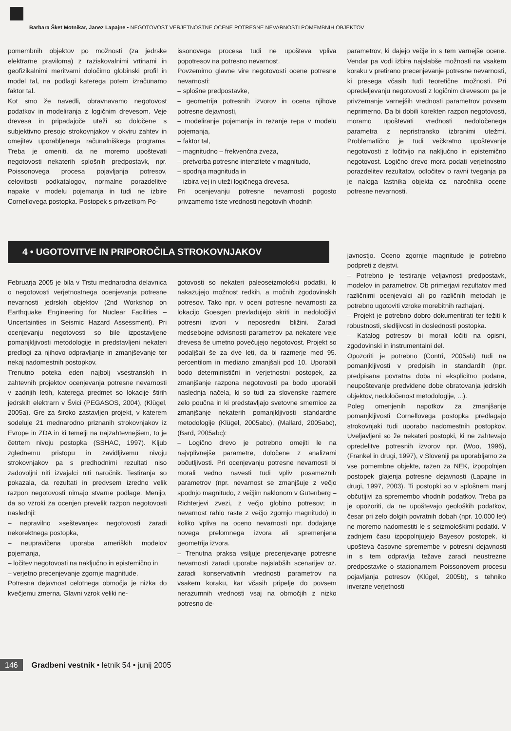Barbara Šket Motnikar, Janez Lapajne • NEGOTOVOST VERJETNOSTNE OCENE POTRESNE NEVARNOSTI POMEMBNIH OBJEKTOV
pomembnih objektov po možnosti (za jedrske elektrarne praviloma) z raziskovalnimi vrtinami in geofizikalnimi meritvami določimo globinski profil in model tal, na podlagi katerega potem izračunamo faktor tal.
Kot smo že navedli, obravnavamo negotovost podatkov in modeliranja z logičnim drevesom. Veje drevesa in pripadajoče uteži so določene s subjektivno presojo strokovnjakov v okviru zahtev in omejitev uporabljenega računalniškega programa. Treba je omeniti, da ne moremo upoštevati negotovosti nekaterih splošnih predpostavk, npr. Poissonovega procesa pojavljanja potresov, celovitosti podkatalogov, normalne porazdelitve napake v modelu pojemanja in tudi ne izbire Cornellovega postopka. Postopek s privzetkom Po-
issonovega procesa tudi ne upošteva vpliva popotresov na potresno nevarnost.
Povzemimo glavne vire negotovosti ocene potresne nevarnosti:
– splošne predpostavke,
– geometrija potresnih izvorov in ocena njihove potresne dejavnosti,
– modeliranje pojemanja in rezanje repa v modelu pojemanja,
– faktor tal,
– magnitudno – frekvenčna zveza,
– pretvorba potresne intenzitete v magnitudo,
– spodnja magnituda in
– izbira vej in uteži logičnega drevesa.
Pri ocenjevanju potresne nevarnosti pogosto privzamemo tiste vrednosti negotovih vhodnih
parametrov, ki dajejo večje in s tem varnejše ocene. Vendar pa vodi izbira najslabše možnosti na vsakem koraku v pretirano precenjevanje potresne nevarnosti, ki presega včasih tudi teoretične možnosti. Pri opredeljevanju negotovosti z logičnim drevesom pa je privzemanje varnejših vrednosti parametrov povsem neprimerno. Da bi dobili korekten razpon negotovosti, moramo upoštevati vrednosti nedoločenega parametra z nepristransko izbranimi utežmi. Problematično je tudi večkratno upoštevanje negotovosti z ločitvijo na naključno in epistemično negotovost. Logično drevo mora podati verjetnostno porazdelitev rezultatov, odločitev o ravni tveganja pa je naloga lastnika objekta oz. naročnika ocene potresne nevarnosti.
4 • UGOTOVITVE IN PRIPOROČILA STROKOVNJAKOV
Februarja 2005 je bila v Trstu mednarodna delavnica o negotovosti verjetnostnega ocenjevanja potresne nevarnosti jedrskih objektov (2nd Workshop on Earthquake Engineering for Nuclear Facilities – Uncertainties in Seismic Hazard Assessment). Pri ocenjevanju negotovosti so bile izpostavljene pomanjkljivosti metodologije in predstavljeni nekateri predlogi za njihovo odpravljanje in zmanjševanje ter nekaj nadomestnih postopkov.
Trenutno poteka eden najbolj vsestranskih in zahtevnih projektov ocenjevanja potresne nevarnosti v zadnjih letih, katerega predmet so lokacije štirih jedrskih elektrarn v Švici (PEGASOS, 2004), (Klügel, 2005a). Gre za široko zastavljen projekt, v katerem sodeluje 21 mednarodno priznanih strokovnjakov iz Evrope in ZDA in ki temelji na najzahtevnejšem, to je četrtem nivoju postopka (SSHAC, 1997). Kljub zglednemu pristopu in zavidljivemu nivoju strokovnjakov pa s predhodnimi rezultati niso zadovoljni niti izvajalci niti naročnik. Testiranja so pokazala, da rezultati in predvsem izredno velik razpon negotovosti nimajo stvarne podlage. Menijo, da so vzroki za ocenjen prevelik razpon negotovosti naslednji:
– nepravilno »seštevanje« negotovosti zaradi nekorektnega postopka,
– neupravičena uporaba ameriških modelov pojemanja,
– ločitev negotovosti na naključno in epistemično in
– verjetno precenjevanje zgornje magnitude.
Potresna dejavnost celotnega območja je nizka do kvečjemu zmerna. Glavni vzrok veliki ne-
gotovosti so nekateri paleoseizmološki podatki, ki nakazujejo možnost redkih, a močnih zgodovinskih potresov. Tako npr. v oceni potresne nevarnosti za lokacijo Goesgen prevladujejo skriti in nedoločljivi potresni izvori v neposredni bližini. Zaradi medsebojne odvisnosti parametrov pa nekatere veje drevesa še umetno povečujejo negotovost. Projekt so podaljšali še za dve leti, da bi razmerje med 95. percentilom in mediano zmanjšali pod 10. Uporabili bodo deterministični in verjetnostni postopek, za zmanjšanje razpona negotovosti pa bodo uporabili naslednja načela, ki so tudi za slovenske razmere zelo poučna in ki predstavljajo svetovne smernice za zmanjšanje nekaterih pomanjkljivosti standardne metodologije (Klügel, 2005abc), (Mallard, 2005abc), (Bard, 2005abc):
– Logično drevo je potrebno omejiti le na najvplivnejše parametre, določene z analizami občutljivosti. Pri ocenjevanju potresne nevarnosti bi morali vedno navesti tudi vpliv posameznih parametrov (npr. nevarnost se zmanjšuje z večjo spodnjo magnitudo, z večjim naklonom v Gutenberg – Richterjevi zvezi, z večjo globino potresov; in nevarnost rahlo raste z večjo zgornjo magnitudo) in koliko vpliva na oceno nevarnosti npr. dodajanje novega prelomnega izvora ali spremenjena geometrija izvora.
– Trenutna praksa vsiljuje precenjevanje potresne nevarnosti zaradi uporabe najslabših scenarijev oz. zaradi konservativnih vrednosti parametrov na vsakem koraku, kar včasih pripelje do povsem nerazumnih vrednosti vsaj na območjih z nizko potresno de-
javnostjo. Oceno zgornje magnitude je potrebno podpreti z dejstvi.
– Potrebno je testiranje veljavnosti predpostavk, modelov in parametrov. Ob primerjavi rezultatov med različnimi ocenjevalci ali po različnih metodah je potrebno ugotoviti vzroke morebitnih razhajanj.
– Projekt je potrebno dobro dokumentirati ter težiti k robustnosti, sledljivosti in doslednosti postopka.
– Katalog potresov bi morali ločiti na opisni, zgodovinski in instrumentalni del.
Opozoriti je potrebno (Contri, 2005ab) tudi na pomanjkljivosti v predpisih in standardih (npr. predpisana povratna doba ni eksplicitno podana, neupoštevanje predvidene dobe obratovanja jedrskih objektov, nedoločenost metodologije, ...).
Poleg omenjenih napotkov za zmanjšanje pomanjkljivosti Cornellovega postopka predlagajo strokovnjaki tudi uporabo nadomestnih postopkov. Uveljavljeni so že nekateri postopki, ki ne zahtevajo opredelitve potresnih izvorov npr. (Woo, 1996), (Frankel in drugi, 1997), v Sloveniji pa uporabljamo za vse pomembne objekte, razen za NEK, izpopolnjen postopek glajenja potresne dejavnosti (Lapajne in drugi, 1997, 2003). Ti postopki so v splošnem manj občutljivi za spremembo vhodnih podatkov. Treba pa je opozoriti, da ne upoštevajo geoloških podatkov, česar pri zelo dolgih povratnih dobah (npr. 10.000 let) ne moremo nadomestiti le s seizmološkimi podatki. V zadnjem času izpopolnjujejo Bayesov postopek, ki upošteva časovne spremembe v potresni dejavnosti in s tem odpravlja težave zaradi neustrezne predpostavke o stacionarnem Poissonovem procesu pojavljanja potresov (Klügel, 2005b), s tehniko inverzne verjetnosti
146 Gradbeni vestnik • letnik 54 • junij 2005